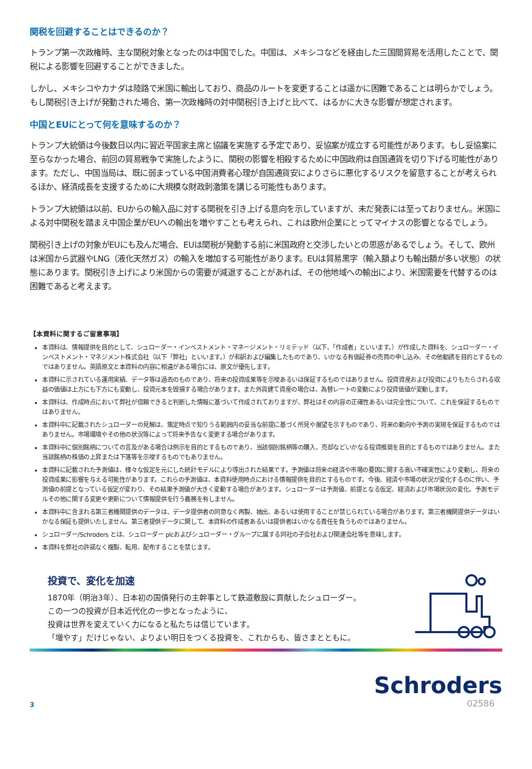関税を回避することはできるのか？
トランプ第一次政権時、主な関税対象となったのは中国でした。中国は、メキシコなどを経由した三国間貿易を活用したことで、関税による影響を回避することができました。
しかし、メキシコやカナダは陸路で米国に輸出しており、商品のルートを変更することは遥かに困難であることは明らかでしょう。もし関税引き上げが発動された場合、第一次政権時の対中関税引き上げと比べて、はるかに大きな影響が想定されます。
中国とEUにとって何を意味するのか？
トランプ大統領は今後数日以内に習近平国家主席と協議を実施する予定であり、妥協案が成立する可能性があります。もし妥協案に至らなかった場合、前回の貿易戦争で実施したように、関税の影響を相殺するために中国政府は自国通貨を切り下げる可能性があります。ただし、中国当局は、既に弱まっている中国消費者心理が自国通貨安によりさらに悪化するリスクを留意することが考えられるほか、経済成長を支援するために大規模な財政刺激策を講じる可能性もあります。
トランプ大統領は以前、EUからの輸入品に対する関税を引き上げる意向を示していますが、未だ発表には至っておりません。米国による対中関税を踏まえ中国企業がEUへの輸出を増やすことも考えられ、これは欧州企業にとってマイナスの影響となるでしょう。
関税引き上げの対象がEUにも及んだ場合、EUは関税が発動する前に米国政府と交渉したいとの思惑があるでしょう。そして、欧州は米国から武器やLNG（液化天然ガス）の輸入を増加する可能性があります。EUは貿易黒字（輸入額よりも輸出額が多い状態）の状態にあります。関税引き上げにより米国からの需要が減退することがあれば、その他地域への輸出により、米国需要を代替するのは困難であると考えます。
【本資料に関するご留意事項】
本資料は、情報提供を目的として、シュローダー・インベストメント・マネージメント・リミテッド（以下、「作成者」といいます。）が作成した資料を、シュローダー・インベストメント・マネジメント株式会社（以下「弊社」といいます。）が和訳および編集したものであり、いかなる有価証券の売買の申し込み、その他勧誘を目的とするものではありません。英語原文と本資料の内容に相違がある場合には、原文が優先します。
本資料に示されている運用実績、データ等は過去のものであり、将来の投資成果等を示唆あるいは保証するものではありません。投資資産および投資によりもたらされる収益の価値は上方にも下方にも変動し、投資元本を毀損する場合があります。また外貨建て資産の場合は、為替レートの変動により投資価値が変動します。
本資料は、作成時点において弊社が信頼できると判断した情報に基づいて作成されておりますが、弊社はその内容の正確性あるいは完全性について、これを保証するものではありません。
本資料中に記載されたシュローダーの見解は、策定時点で知りうる範囲内の妥当な前提に基づく所見や展望を示すものであり、将来の動向や予測の実現を保証するものではありません。市場環境やその他の状況等によって将来予告なく変更する場合があります。
本資料中に個別銘柄についての言及がある場合は例示を目的とするものであり、当該個別銘柄等の購入、売却などいかなる投資推奨を目的とするものではありません。また当該銘柄の株価の上昇または下落等を示唆するものでもありません。
本資料に記載された予測値は、様々な仮定を元にした統計モデルにより導出された結果です。予測値は将来の経済や市場の要因に関する高い不確実性により変動し、将来の投資成果に影響を与える可能性があります。これらの予測値は、本資料使用時点における情報提供を目的とするものです。今後、経済や市場の状況が変化するのに伴い、予測値の前提となっている仮定が変わり、その結果予測値が大きく変動する場合があります。シュローダーは予測値、前提となる仮定、経済および市場状況の変化、予測モデルその他に関する変更や更新について情報提供を行う義務を有しません。
本資料中に含まれる第三者機関提供のデータは、データ提供者の同意なく再製、抽出、あるいは使用することが禁じられている場合があります。第三者機関提供データはいかなる保証も提供いたしません。第三者提供データに関して、本資料の作成者あるいは提供者はいかなる責任を負うものではありません。
シュローダー/Schroders とは、シュローダー plcおよびシュローダー・グループに属する同社の子会社および関連会社等を意味します。
本資料を弊社の許諾なく複製、転用、配布することを禁じます。
投資で、変化を加速
1870年（明治3年）、日本初の国債発行の主幹事として鉄道敷設に貢献したシュローダー。
この一つの投資が日本近代化の一歩となったように、
投資は世界を変えていく力になると私たちは信じています。
「増やす」だけじゃない、よりよい明日をつくる投資を、これからも、皆さまとともに。
3
Schroders
02586